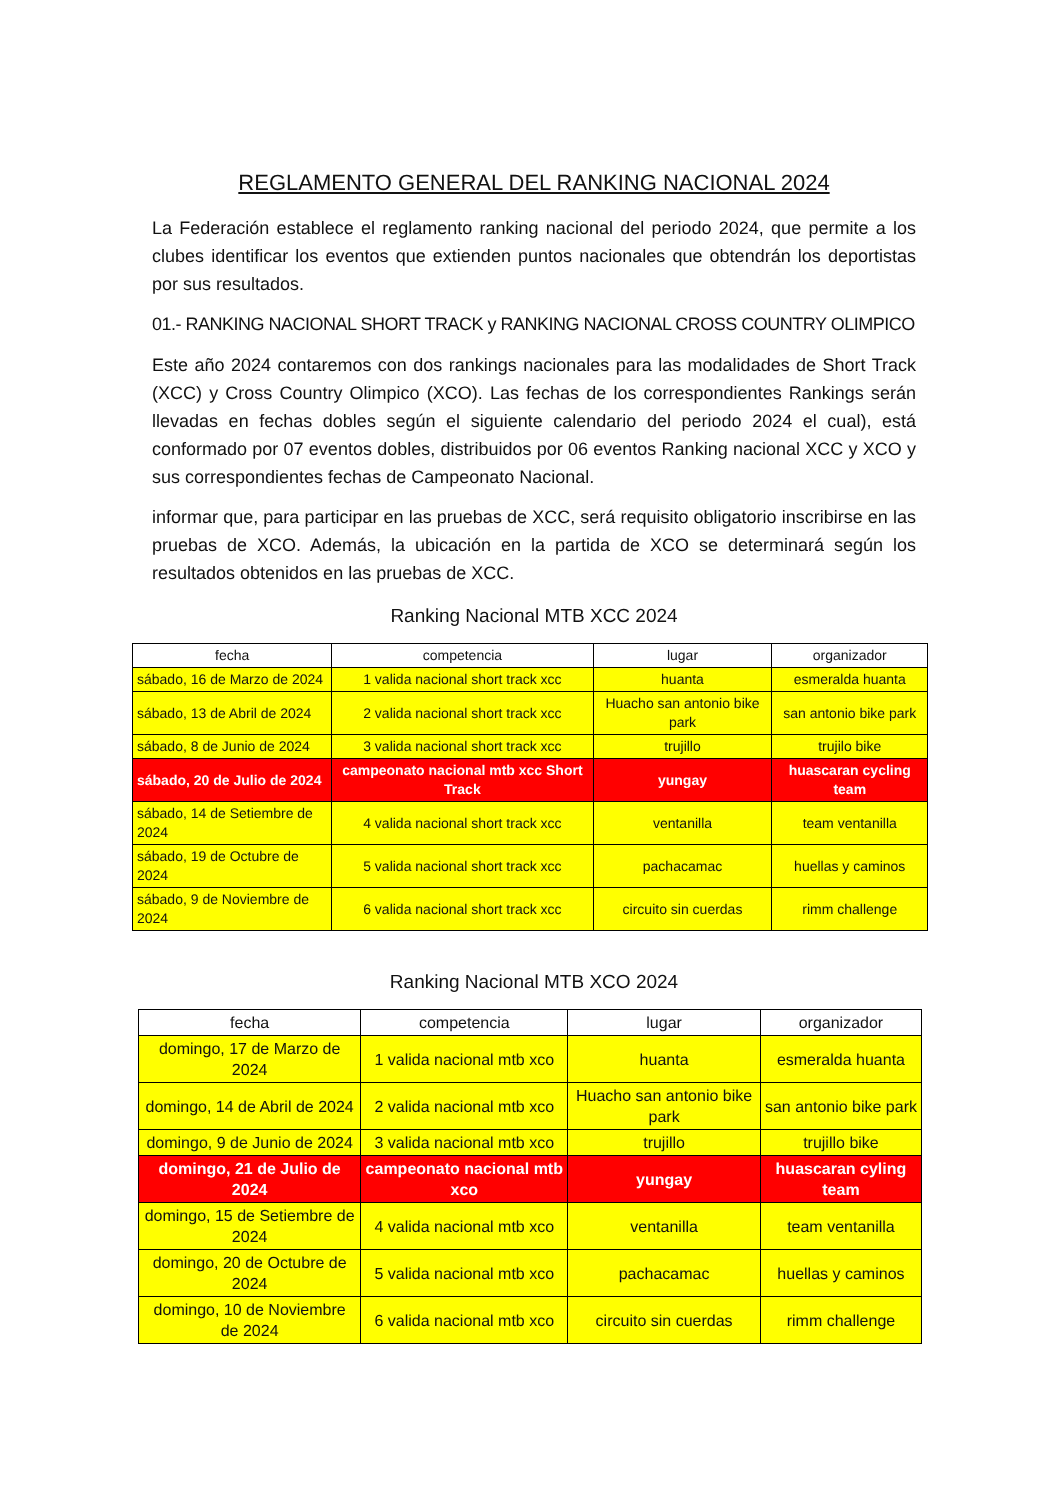REGLAMENTO GENERAL DEL RANKING NACIONAL 2024
La Federación establece el reglamento ranking nacional del periodo 2024, que permite a los clubes identificar los eventos que extienden puntos nacionales que obtendrán los deportistas por sus resultados.
01.- RANKING NACIONAL SHORT TRACK y RANKING NACIONAL CROSS COUNTRY OLIMPICO
Este año 2024 contaremos con dos rankings nacionales para las modalidades de Short Track (XCC) y Cross Country Olimpico (XCO). Las fechas de los correspondientes Rankings serán llevadas en fechas dobles según el siguiente calendario del periodo 2024 el cual), está conformado por 07 eventos dobles, distribuidos por 06 eventos Ranking nacional XCC y XCO y sus correspondientes fechas de Campeonato Nacional.
informar que, para participar en las pruebas de XCC, será requisito obligatorio inscribirse en las pruebas de XCO. Además, la ubicación en la partida de XCO se determinará según los resultados obtenidos en las pruebas de XCC.
Ranking Nacional MTB XCC 2024
| fecha | competencia | lugar | organizador |
| --- | --- | --- | --- |
| sábado, 16 de Marzo de 2024 | 1 valida nacional short track xcc | huanta | esmeralda huanta |
| sábado, 13 de Abril de 2024 | 2 valida nacional short track xcc | Huacho san antonio bike park | san antonio bike park |
| sábado, 8 de Junio de 2024 | 3 valida nacional short track xcc | trujillo | trujilo bike |
| sábado, 20 de Julio de 2024 | campeonato nacional mtb xcc Short Track | yungay | huascaran cycling team |
| sábado, 14 de Setiembre de 2024 | 4 valida nacional short track xcc | ventanilla | team ventanilla |
| sábado, 19 de Octubre de 2024 | 5 valida nacional short track xcc | pachacamac | huellas y caminos |
| sábado, 9 de Noviembre de 2024 | 6 valida nacional short track xcc | circuito sin cuerdas | rimm challenge |
Ranking Nacional MTB XCO 2024
| fecha | competencia | lugar | organizador |
| --- | --- | --- | --- |
| domingo, 17 de Marzo de 2024 | 1 valida nacional mtb xco | huanta | esmeralda huanta |
| domingo, 14 de Abril de 2024 | 2 valida nacional mtb xco | Huacho san antonio bike park | san antonio bike park |
| domingo, 9 de Junio de 2024 | 3 valida nacional mtb xco | trujillo | trujillo bike |
| domingo, 21 de Julio de 2024 | campeonato nacional mtb xco | yungay | huascaran cyling team |
| domingo, 15 de Setiembre de 2024 | 4 valida nacional mtb xco | ventanilla | team ventanilla |
| domingo, 20 de Octubre de 2024 | 5 valida nacional mtb xco | pachacamac | huellas y caminos |
| domingo, 10 de Noviembre de 2024 | 6 valida nacional mtb xco | circuito sin cuerdas | rimm challenge |